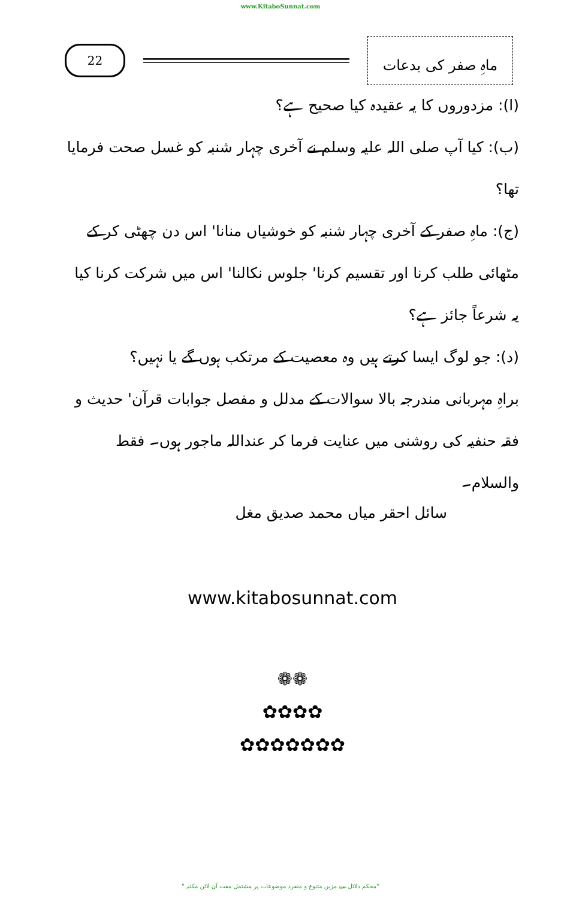www.KitaboSunnat.com
22
ماہِ صفر کی بدعات
(ا): مزدوروں کا یہ عقیدہ کیا صحیح ہے؟
(ب): کیا آپ صلی اللہ علیہ وسلم نے آخری چہار شنبہ کو غسل صحت فرمایا تھا؟
(ج): ماہِ صفر کے آخری چہار شنبہ کو خوشیاں منانا' اس دن چھٹی کر کے مٹھائی طلب کرنا اور تقسیم کرنا' جلوس نکالنا' اس میں شرکت کرنا کیا یہ شرعاً جائز ہے؟
(د): جو لوگ ایسا کرتے ہیں وہ معصیت کے مرتکب ہوں گے یا نہیں؟
براہِ مہربانی مندرجہ بالا سوالات کے مدلل و مفصل جوابات قرآن' حدیث و فقہ حنفیہ کی روشنی میں عنایت فرما کر عنداللہ ماجور ہوں۔ فقط والسلام۔
سائل احقر میاں محمد صدیق مغل
www.kitabosunnat.com
❁❁
✿✿✿✿
✿✿✿✿✿✿✿
"محکم دلائل سے مزین متنوع و منفرد موضوعات پر مشتمل مفت آن لائن مکتبہ "